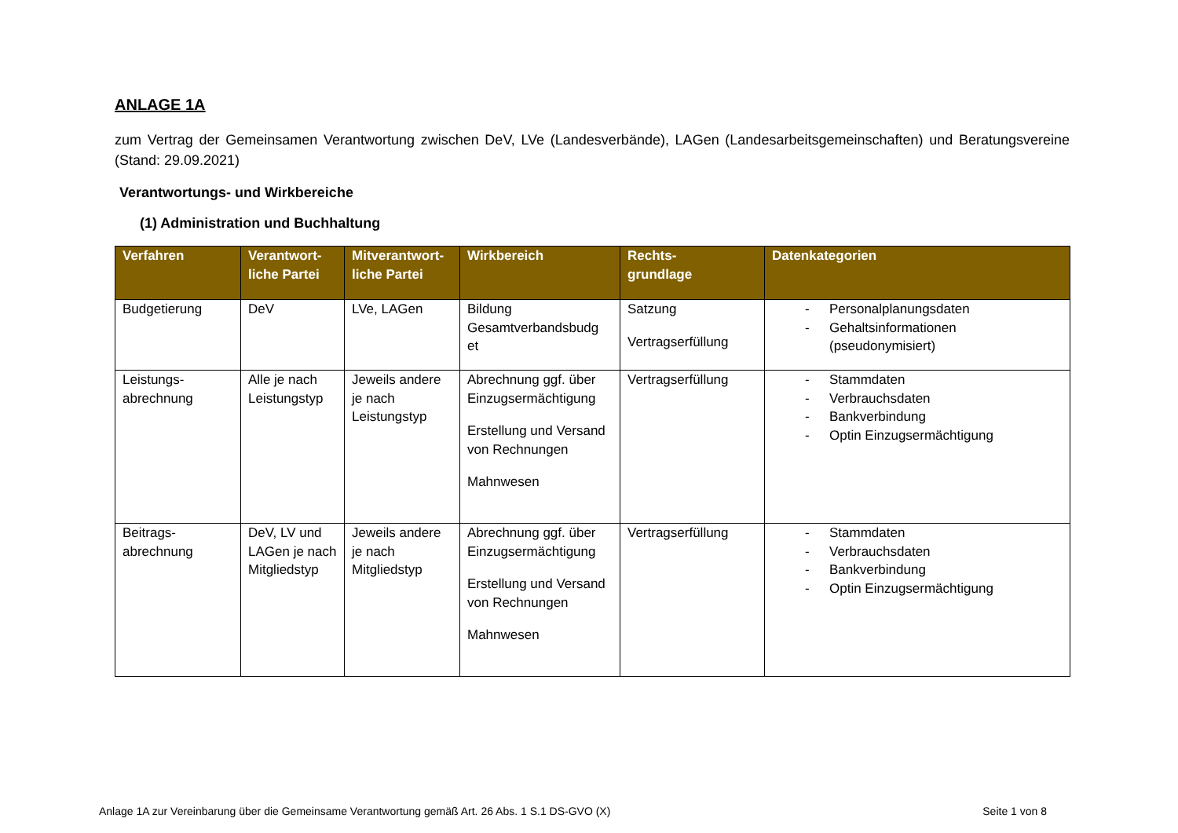ANLAGE 1A
zum Vertrag der Gemeinsamen Verantwortung zwischen DeV, LVe (Landesverbände), LAGen (Landesarbeitsgemeinschaften) und Beratungsvereine (Stand: 29.09.2021)
Verantwortungs- und Wirkbereiche
(1) Administration und Buchhaltung
| Verfahren | Verantwort- liche Partei | Mitverantwort- liche Partei | Wirkbereich | Rechts- grundlage | Datenkategorien |
| --- | --- | --- | --- | --- | --- |
| Budgetierung | DeV | LVe, LAGen | Bildung Gesamtverbandsbudg et | Satzung Vertragserfüllung | - Personalplanungsdaten - Gehaltsinformationen (pseudonymisiert) |
| Leistungs- abrechnung | Alle je nach Leistungstyp | Jeweils andere je nach Leistungstyp | Abrechnung ggf. über Einzugsermächtigung Erstellung und Versand von Rechnungen Mahnwesen | Vertragserfüllung | - Stammdaten - Verbrauchsdaten - Bankverbindung - Optin Einzugsermächtigung |
| Beitrags- abrechnung | DeV, LV und LAGen je nach Mitgliedstyp | Jeweils andere je nach Mitgliedstyp | Abrechnung ggf. über Einzugsermächtigung Erstellung und Versand von Rechnungen Mahnwesen | Vertragserfüllung | - Stammdaten - Verbrauchsdaten - Bankverbindung - Optin Einzugsermächtigung |
Anlage 1A zur Vereinbarung über die Gemeinsame Verantwortung gemäß Art. 26 Abs. 1 S.1 DS-GVO (X) Seite 1 von 8